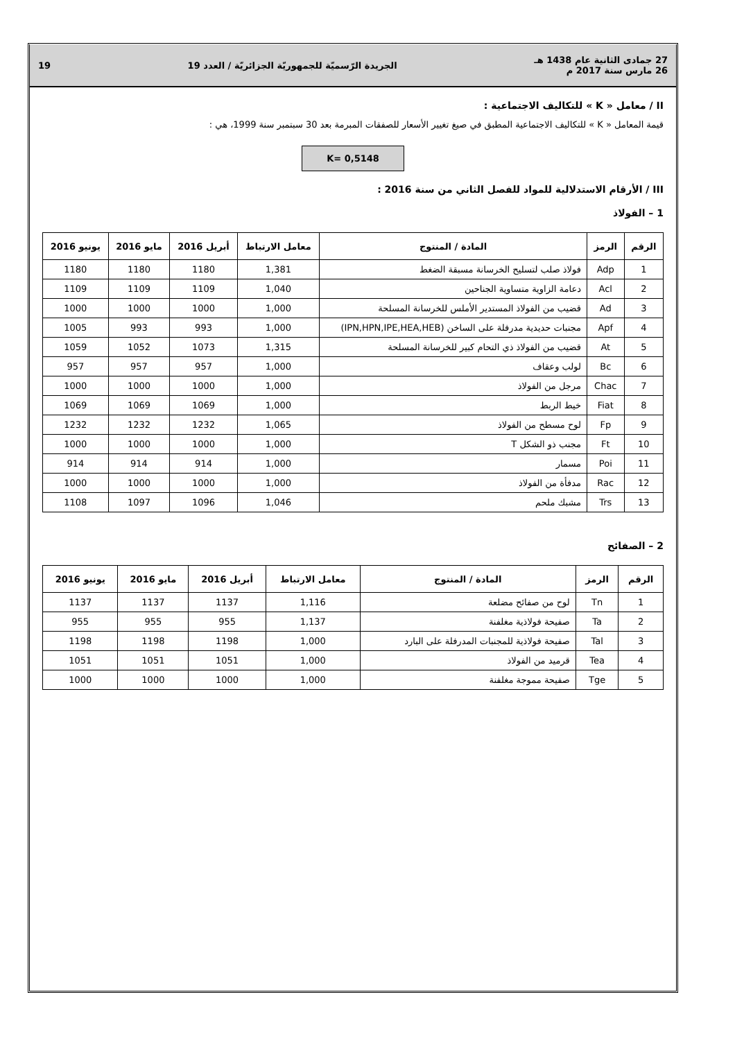27 جمادى الثانية عام 1438 هـ
26 مارس سنة 2017 م
الجريدة الرّسميّة للجمهوريّة الجزائريّة / العدد 19
19
II / معامل « K » للتكاليف الاجتماعية :
قيمة المعامل « K » للتكاليف الاجتماعية المطبق في صيغ تغيير الأسعار للصفقات المبرمة بعد 30 سبتمبر سنة 1999، هي :
K= 0,5148
III / الأرقام الاستدلالية للمواد للفصل الثاني من سنة 2016 :
1 – الفولاذ
| الرقم | الرمز | المادة / المنتوج | معامل الارتباط | أبريل 2016 | مايو 2016 | يونيو 2016 |
| --- | --- | --- | --- | --- | --- | --- |
| 1 | Adp | فولاذ صلب لتسليح الخرسانة مسبقة الضغط | 1,381 | 1180 | 1180 | 1180 |
| 2 | Acl | دعامة الزاوية متساوية الجناحين | 1,040 | 1109 | 1109 | 1109 |
| 3 | Ad | قضيب من الفولاذ المستدير الأملس للخرسانة المسلحة | 1,000 | 1000 | 1000 | 1000 |
| 4 | Apf | مجنبات حديدية مدرفلة على الساخن (IPN,HPN,IPE,HEA,HEB) | 1,000 | 993 | 993 | 1005 |
| 5 | At | قضيب من الفولاذ ذي التحام كبير للخرسانة المسلحة | 1,315 | 1073 | 1052 | 1059 |
| 6 | Bc | لولب وعقاف | 1,000 | 957 | 957 | 957 |
| 7 | Chac | مرجل من الفولاذ | 1,000 | 1000 | 1000 | 1000 |
| 8 | Fiat | خيط الربط | 1,000 | 1069 | 1069 | 1069 |
| 9 | Fp | لوح مسطح من الفولاذ | 1,065 | 1232 | 1232 | 1232 |
| 10 | Ft | مجنب ذو الشكل T | 1,000 | 1000 | 1000 | 1000 |
| 11 | Poi | مسمار | 1,000 | 914 | 914 | 914 |
| 12 | Rac | مدفأة من الفولاذ | 1,000 | 1000 | 1000 | 1000 |
| 13 | Trs | مشبك ملحم | 1,046 | 1096 | 1097 | 1108 |
2 – الصفائح
| الرقم | الرمز | المادة / المنتوج | معامل الارتباط | أبريل 2016 | مايو 2016 | يونيو 2016 |
| --- | --- | --- | --- | --- | --- | --- |
| 1 | Tn | لوح من صفائح مضلعة | 1,116 | 1137 | 1137 | 1137 |
| 2 | Ta | صفيحة فولاذية مغلفنة | 1,137 | 955 | 955 | 955 |
| 3 | Tal | صفيحة فولاذية للمجنبات المدرفلة على البارد | 1,000 | 1198 | 1198 | 1198 |
| 4 | Tea | قرميد من الفولاذ | 1,000 | 1051 | 1051 | 1051 |
| 5 | Tge | صفيحة مموجة مغلفنة | 1,000 | 1000 | 1000 | 1000 |